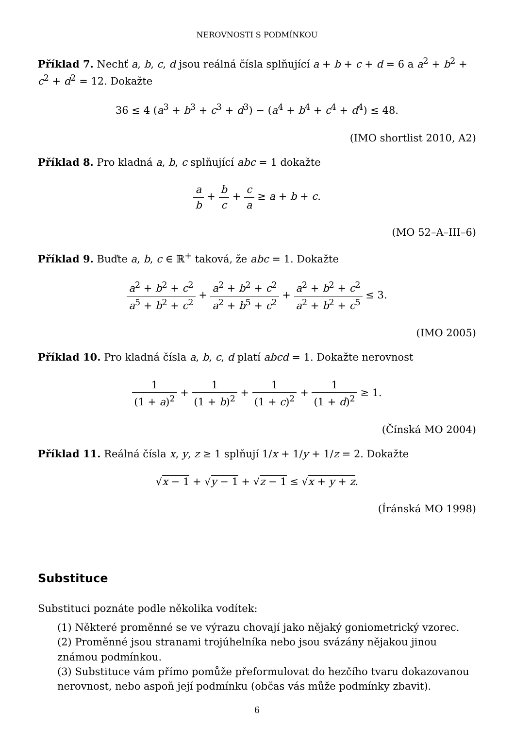NEROVNOSTI S PODMÍNKOU
Příklad 7. Nechť a, b, c, d jsou reálná čísla splňující a + b + c + d = 6 a a<sup>2</sup> + b<sup>2</sup> + c<sup>2</sup> + d<sup>2</sup> = 12. Dokažte
36 ≤ 4 (a<sup>3</sup> + b<sup>3</sup> + c<sup>3</sup> + d<sup>3</sup>) − (a<sup>4</sup> + b<sup>4</sup> + c<sup>4</sup> + d<sup>4</sup>) ≤ 48.
(IMO shortlist 2010, A2)
Příklad 8. Pro kladná a, b, c splňující abc = 1 dokažte
a b + b c + c a ≥ a + b + c.
(MO 52–A–III–6)
Příklad 9. Buďte a, b, c ∈ ℝ<sup>+</sup> taková, že abc = 1. Dokažte
a<sup>2</sup> + b<sup>2</sup> + c<sup>2</sup> a<sup>5</sup> + b<sup>2</sup> + c<sup>2</sup> + a<sup>2</sup> + b<sup>2</sup> + c<sup>2</sup> a<sup>2</sup> + b<sup>5</sup> + c<sup>2</sup> + a<sup>2</sup> + b<sup>2</sup> + c<sup>2</sup> a<sup>2</sup> + b<sup>2</sup> + c<sup>5</sup> ≤ 3.
(IMO 2005)
Příklad 10. Pro kladná čísla a, b, c, d platí abcd = 1. Dokažte nerovnost
1 (1 + a)<sup>2</sup> + 1 (1 + b)<sup>2</sup> + 1 (1 + c)<sup>2</sup> + 1 (1 + d)<sup>2</sup> ≥ 1.
(Čínská MO 2004)
Příklad 11. Reálná čísla x, y, z ≥ 1 splňují 1/x + 1/y + 1/z = 2. Dokažte
√x − 1 + √y − 1 + √z − 1 ≤ √x + y + z.
(Íránská MO 1998)
Substituce
Substituci poznáte podle několika vodítek:
(1) Některé proměnné se ve výrazu chovají jako nějaký goniometrický vzorec.
(2) Proměnné jsou stranami trojúhelníka nebo jsou svázány nějakou jinou známou podmínkou.
(3) Substituce vám přímo pomůže přeformulovat do hezčího tvaru dokazovanou nerovnost, nebo aspoň její podmínku (občas vás může podmínky zbavit).
6